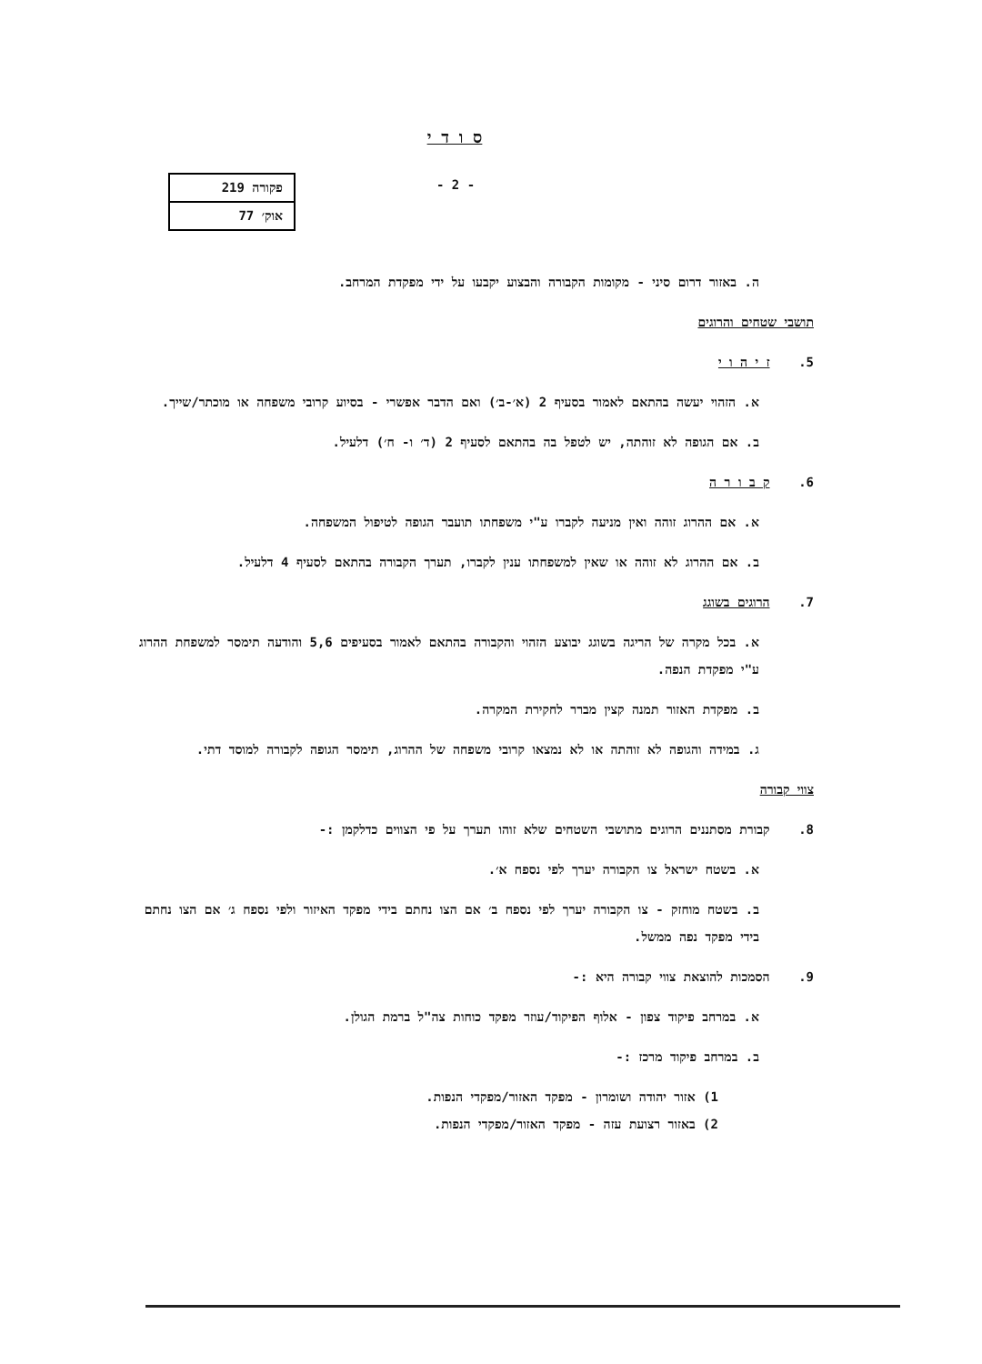ס ו ד י
- 2 -
פקורה 219
אוק׳ 77
ה. באזור דרום סיני - מקומות הקבורה והבצוע יקבעו על ידי מפקדת המרחב.
תושבי שטחים והרוגים
5. ז י ה ו י
א. הזהוי יעשה בהתאם לאמור בסעיף 2 (א׳-ב׳) ואם הדבר אפשרי - בסיוע קרובי משפחה או מוכתר/שייך.
ב. אם הגופה לא זוהתה, יש לטפל בה בהתאם לסעיף 2 (ד׳ ו- ח׳) דלעיל.
6. ק ב ו ר ה
א. אם ההרוג זוהה ואין מניעה לקברו ע"י משפחתו תועבר הגופה לטיפול המשפחה.
ב. אם ההרוג לא זוהה או שאין למשפחתו ענין לקברו, תערך הקבורה בהתאם לסעיף 4 דלעיל.
7. הרוגים בשוגג
א. בכל מקרה של הריגה בשוגג יבוצע הזהוי והקבורה בהתאם לאמור בסעיפים 5,6 והודעה תימסר למשפחת ההרוג ע"י מפקדת הנפה.
ב. מפקדת האזור תמנה קצין מברר לחקירת המקרה.
ג. במידה והגופה לא זוהתה או לא נמצאו קרובי משפחה של ההרוג, תימסר הגופה לקבורה למוסד דתי.
צווי קבורה
8. קבורת מסתננים הרוגים מתושבי השטחים שלא זוהו תערך על פי הצווים כדלקמן :-
א. בשטח ישראל צו הקבורה יערך לפי נספח א׳.
ב. בשטח מוחזק - צו הקבורה יערך לפי נספח ב׳ אם הצו נחתם בידי מפקד האיזור ולפי נספח ג׳ אם הצו נחתם בידי מפקד נפה ממשל.
9. הסמכות להוצאת צווי קבורה היא :-
א. במרחב פיקוד צפון - אלוף הפיקוד/עוזר מפקד כוחות צה"ל ברמת הגולן.
ב. במרחב פיקוד מרכז :-
1) אזור יהודה ושומרון - מפקד האזור/מפקדי הנפות.
2) באזור רצועת עזה - מפקד האזור/מפקדי הנפות.